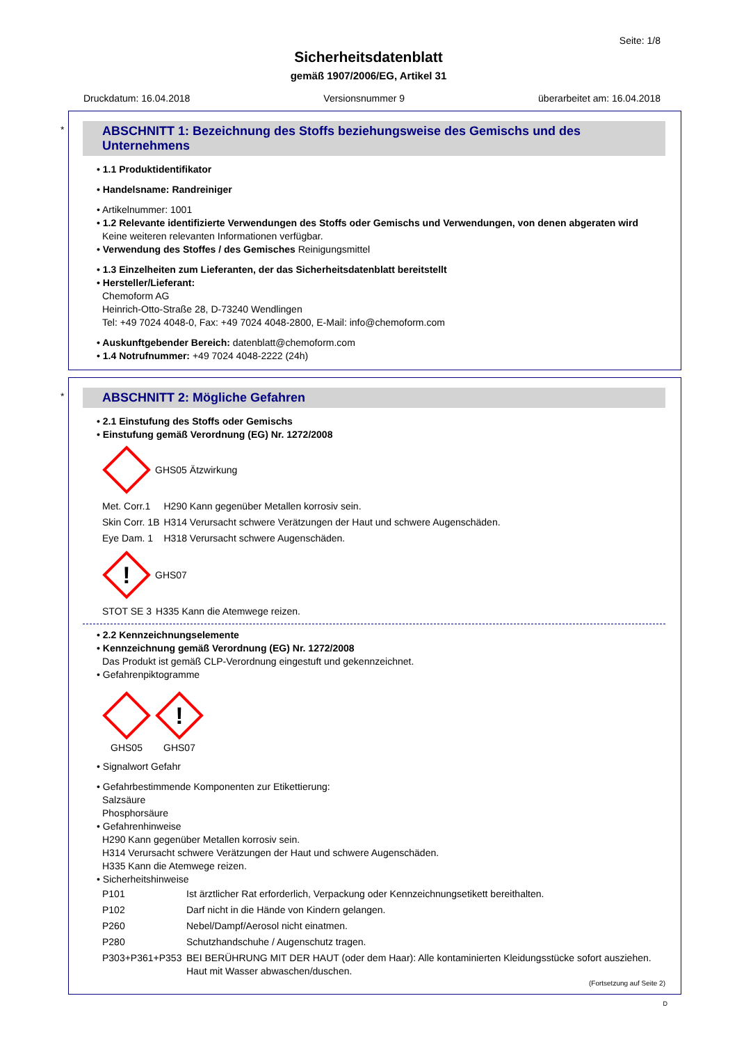Seite: 1/8
Sicherheitsdatenblatt
gemäß 1907/2006/EG, Artikel 31
Druckdatum: 16.04.2018 Versionsnummer 9 überarbeitet am: 16.04.2018
*
ABSCHNITT 1: Bezeichnung des Stoffs beziehungsweise des Gemischs und des Unternehmens
• 1.1 Produktidentifikator
• Handelsname: Randreiniger
• Artikelnummer: 1001
• 1.2 Relevante identifizierte Verwendungen des Stoffs oder Gemischs und Verwendungen, von denen abgeraten wird
Keine weiteren relevanten Informationen verfügbar.
• Verwendung des Stoffes / des Gemisches Reinigungsmittel
• 1.3 Einzelheiten zum Lieferanten, der das Sicherheitsdatenblatt bereitstellt
• Hersteller/Lieferant:
Chemoform AG
Heinrich-Otto-Straße 28, D-73240 Wendlingen
Tel: +49 7024 4048-0, Fax: +49 7024 4048-2800, E-Mail: info@chemoform.com
• Auskunftgebender Bereich: datenblatt@chemoform.com
• 1.4 Notrufnummer: +49 7024 4048-2222 (24h)
*
ABSCHNITT 2: Mögliche Gefahren
• 2.1 Einstufung des Stoffs oder Gemischs
• Einstufung gemäß Verordnung (EG) Nr. 1272/2008
GHS05 Ätzwirkung
| Met. Corr.1 | H290 Kann gegenüber Metallen korrosiv sein. |
| Skin Corr. 1B | H314 Verursacht schwere Verätzungen der Haut und schwere Augenschäden. |
| Eye Dam. 1 | H318 Verursacht schwere Augenschäden. |
!
GHS07
| STOT SE 3 | H335 Kann die Atemwege reizen. |
• 2.2 Kennzeichnungselemente
• Kennzeichnung gemäß Verordnung (EG) Nr. 1272/2008
Das Produkt ist gemäß CLP-Verordnung eingestuft und gekennzeichnet.
• Gefahrenpiktogramme
GHS05
!
GHS07
• Signalwort Gefahr
• Gefahrbestimmende Komponenten zur Etikettierung:
Salzsäure
Phosphorsäure
• Gefahrenhinweise
H290 Kann gegenüber Metallen korrosiv sein.
H314 Verursacht schwere Verätzungen der Haut und schwere Augenschäden.
H335 Kann die Atemwege reizen.
• Sicherheitshinweise
| P101 | Ist ärztlicher Rat erforderlich, Verpackung oder Kennzeichnungsetikett bereithalten. |
| P102 | Darf nicht in die Hände von Kindern gelangen. |
| P260 | Nebel/Dampf/Aerosol nicht einatmen. |
| P280 | Schutzhandschuhe / Augenschutz tragen. |
| P303+P361+P353 | BEI BERÜHRUNG MIT DER HAUT (oder dem Haar): Alle kontaminierten Kleidungsstücke sofort ausziehen. Haut mit Wasser abwaschen/duschen. |
(Fortsetzung auf Seite 2)
D